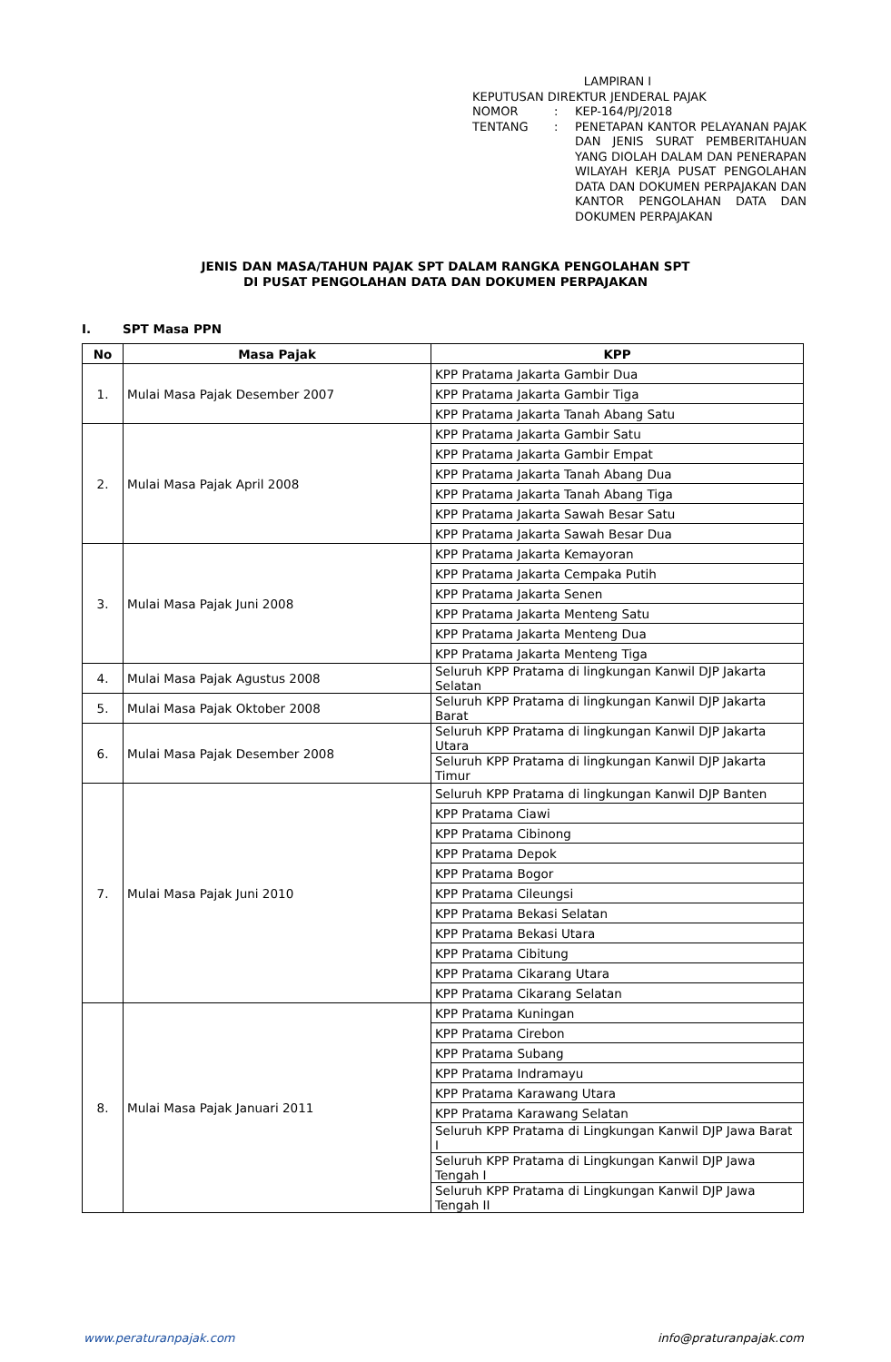LAMPIRAN I
KEPUTUSAN DIREKTUR JENDERAL PAJAK
| NOMOR | : | KEP-164/PJ/2018 |
| TENTANG | : | PENETAPAN KANTOR PELAYANAN PAJAK DAN JENIS SURAT PEMBERITAHUAN YANG DIOLAH DALAM DAN PENERAPAN WILAYAH KERJA PUSAT PENGOLAHAN DATA DAN DOKUMEN PERPAJAKAN DAN KANTOR PENGOLAHAN DATA DAN DOKUMEN PERPAJAKAN |
JENIS DAN MASA/TAHUN PAJAK SPT DALAM RANGKA PENGOLAHAN SPT
DI PUSAT PENGOLAHAN DATA DAN DOKUMEN PERPAJAKAN
I. SPT Masa PPN
| No | Masa Pajak | KPP |
| --- | --- | --- |
| 1. | Mulai Masa Pajak Desember 2007 | KPP Pratama Jakarta Gambir Dua |
| | | KPP Pratama Jakarta Gambir Tiga |
| | | KPP Pratama Jakarta Tanah Abang Satu |
| 2. | Mulai Masa Pajak April 2008 | KPP Pratama Jakarta Gambir Satu |
| | | KPP Pratama Jakarta Gambir Empat |
| | | KPP Pratama Jakarta Tanah Abang Dua |
| | | KPP Pratama Jakarta Tanah Abang Tiga |
| | | KPP Pratama Jakarta Sawah Besar Satu |
| | | KPP Pratama Jakarta Sawah Besar Dua |
| 3. | Mulai Masa Pajak Juni 2008 | KPP Pratama Jakarta Kemayoran |
| | | KPP Pratama Jakarta Cempaka Putih |
| | | KPP Pratama Jakarta Senen |
| | | KPP Pratama Jakarta Menteng Satu |
| | | KPP Pratama Jakarta Menteng Dua |
| | | KPP Pratama Jakarta Menteng Tiga |
| 4. | Mulai Masa Pajak Agustus 2008 | Seluruh KPP Pratama di lingkungan Kanwil DJP Jakarta Selatan |
| 5. | Mulai Masa Pajak Oktober 2008 | Seluruh KPP Pratama di lingkungan Kanwil DJP Jakarta Barat |
| 6. | Mulai Masa Pajak Desember 2008 | Seluruh KPP Pratama di lingkungan Kanwil DJP Jakarta Utara |
| | | Seluruh KPP Pratama di lingkungan Kanwil DJP Jakarta Timur |
| 7. | Mulai Masa Pajak Juni 2010 | Seluruh KPP Pratama di lingkungan Kanwil DJP Banten |
| | | KPP Pratama Ciawi |
| | | KPP Pratama Cibinong |
| | | KPP Pratama Depok |
| | | KPP Pratama Bogor |
| | | KPP Pratama Cileungsi |
| | | KPP Pratama Bekasi Selatan |
| | | KPP Pratama Bekasi Utara |
| | | KPP Pratama Cibitung |
| | | KPP Pratama Cikarang Utara |
| | | KPP Pratama Cikarang Selatan |
| 8. | Mulai Masa Pajak Januari 2011 | KPP Pratama Kuningan |
| | | KPP Pratama Cirebon |
| | | KPP Pratama Subang |
| | | KPP Pratama Indramayu |
| | | KPP Pratama Karawang Utara |
| | | KPP Pratama Karawang Selatan |
| | | Seluruh KPP Pratama di Lingkungan Kanwil DJP Jawa Barat I |
| | | Seluruh KPP Pratama di Lingkungan Kanwil DJP Jawa Tengah I |
| | | Seluruh KPP Pratama di Lingkungan Kanwil DJP Jawa Tengah II |
www.peraturanpajak.com info@praturanpajak.com